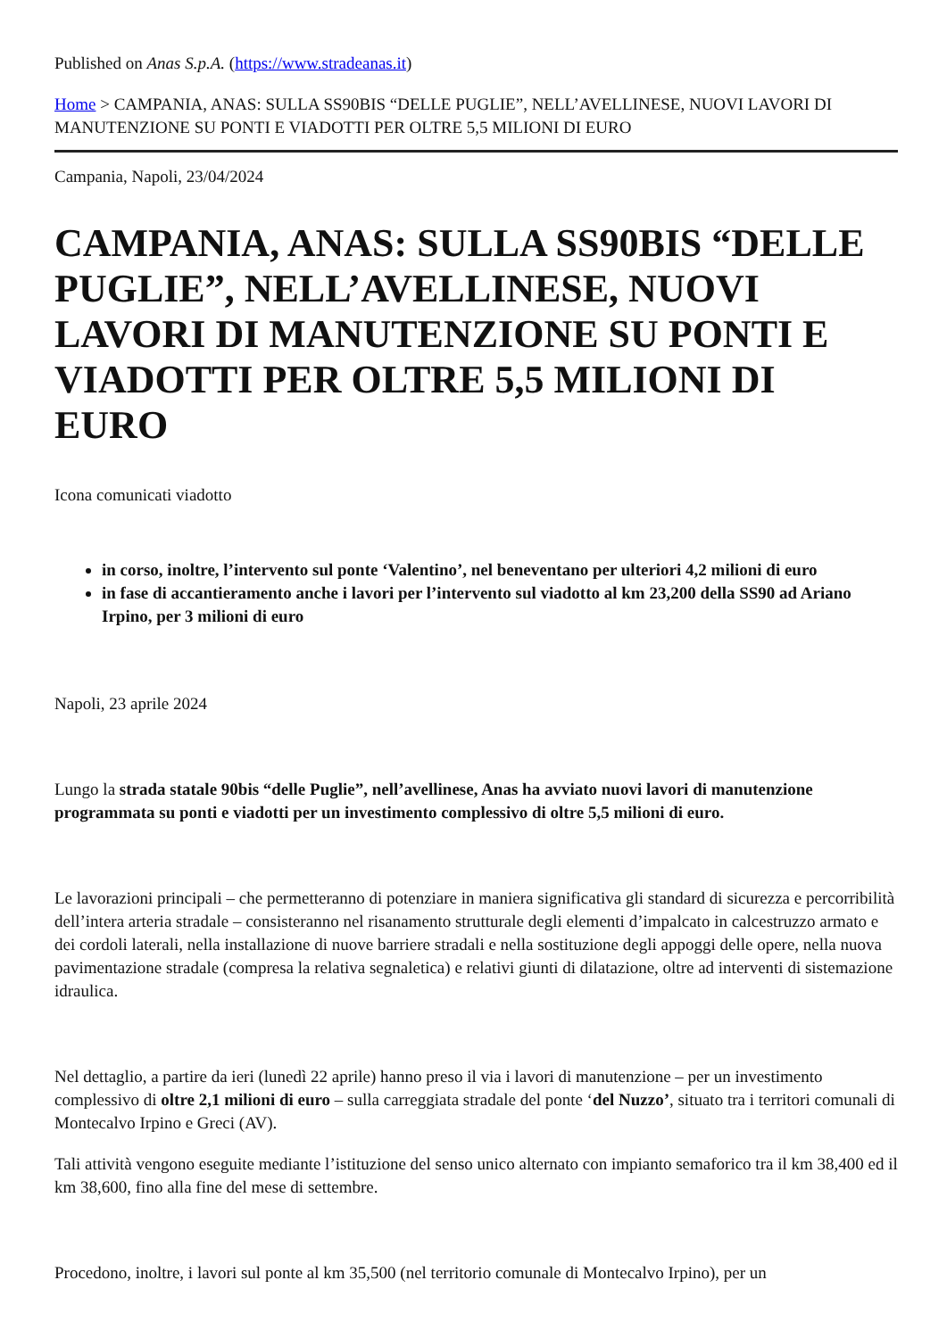Published on Anas S.p.A. (https://www.stradeanas.it)
Home > CAMPANIA, ANAS: SULLA SS90BIS “DELLE PUGLIE”, NELL’AVELLINESE, NUOVI LAVORI DI MANUTENZIONE SU PONTI E VIADOTTI PER OLTRE 5,5 MILIONI DI EURO
Campania, Napoli, 23/04/2024
CAMPANIA, ANAS: SULLA SS90BIS “DELLE PUGLIE”, NELL’AVELLINESE, NUOVI LAVORI DI MANUTENZIONE SU PONTI E VIADOTTI PER OLTRE 5,5 MILIONI DI EURO
Icona comunicati viadotto
in corso, inoltre, l’intervento sul ponte ‘Valentino’, nel beneventano per ulteriori 4,2 milioni di euro
in fase di accantieramento anche i lavori per l’intervento sul viadotto al km 23,200 della SS90 ad Ariano Irpino, per 3 milioni di euro
Napoli, 23 aprile 2024
Lungo la strada statale 90bis “delle Puglie”, nell’avellinese, Anas ha avviato nuovi lavori di manutenzione programmata su ponti e viadotti per un investimento complessivo di oltre 5,5 milioni di euro.
Le lavorazioni principali – che permetteranno di potenziare in maniera significativa gli standard di sicurezza e percorribilità dell’intera arteria stradale – consisteranno nel risanamento strutturale degli elementi d’impalcato in calcestruzzo armato e dei cordoli laterali, nella installazione di nuove barriere stradali e nella sostituzione degli appoggi delle opere, nella nuova pavimentazione stradale (compresa la relativa segnaletica) e relativi giunti di dilatazione, oltre ad interventi di sistemazione idraulica.
Nel dettaglio, a partire da ieri (lunedì 22 aprile) hanno preso il via i lavori di manutenzione – per un investimento complessivo di oltre 2,1 milioni di euro – sulla carreggiata stradale del ponte ‘del Nuzzo’, situato tra i territori comunali di Montecalvo Irpino e Greci (AV).
Tali attività vengono eseguite mediante l’istituzione del senso unico alternato con impianto semaforico tra il km 38,400 ed il km 38,600, fino alla fine del mese di settembre.
Procedono, inoltre, i lavori sul ponte al km 35,500 (nel territorio comunale di Montecalvo Irpino), per un